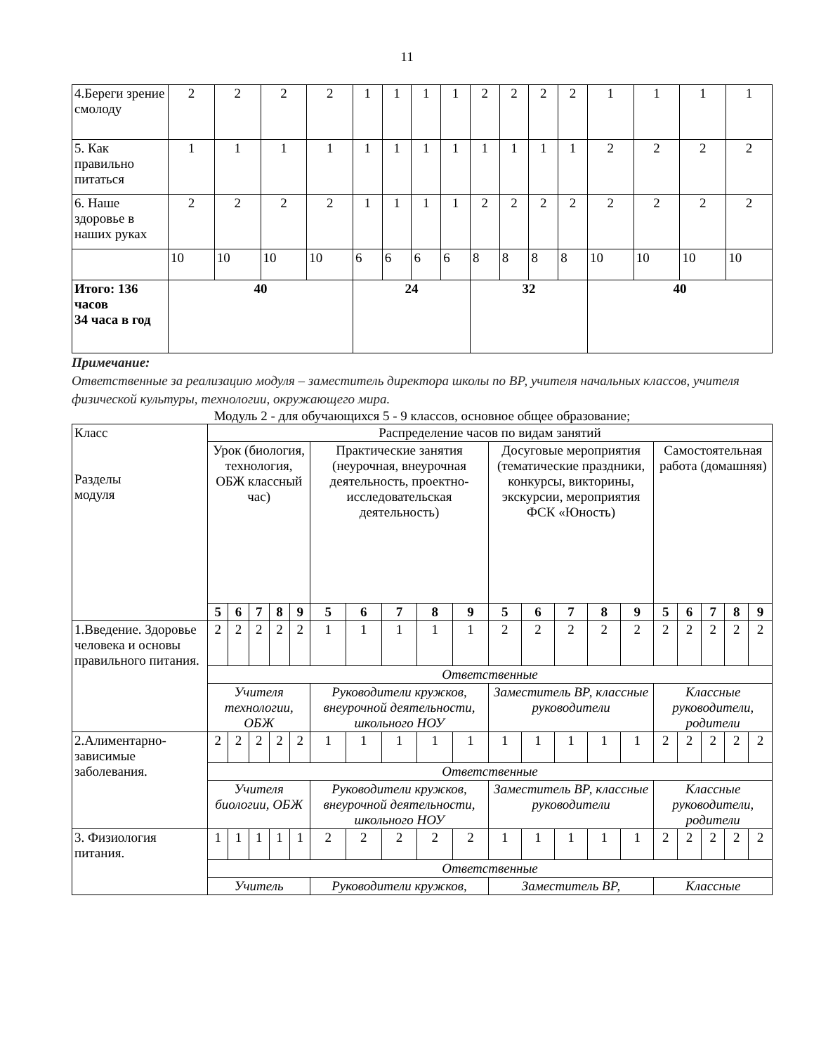11
| 4.Береги зрение смолоду | 2 | 2 | 2 | 2 | 1 | 1 | 1 | 1 | 2 | 2 | 2 | 2 | 1 | 1 | 1 | 1 |
| 5. Как правильно питаться | 1 | 1 | 1 | 1 | 1 | 1 | 1 | 1 | 1 | 1 | 1 | 1 | 2 | 2 | 2 | 2 |
| 6. Наше здоровье в наших руках | 2 | 2 | 2 | 2 | 1 | 1 | 1 | 1 | 2 | 2 | 2 | 2 | 2 | 2 | 2 | 2 |
| | 10 | 10 | 10 | 10 | 6 | 6 | 6 | 6 | 8 | 8 | 8 | 8 | 10 | 10 | 10 | 10 |
| Итого: 136 часов 34 часа в год | 40 | | | | 24 | | | | 32 | | | | 40 | | | |
Примечание:
Ответственные за реализацию модуля – заместитель директора школы по ВР, учителя начальных классов, учителя физической культуры, технологии, окружающего мира.
Модуль 2 - для обучающихся 5 - 9 классов, основное общее образование;
| Класс Разделы модуля | Распределение часов по видам занятий | | | | | | | | | | | | | | | | | | | |
| | Урок (биология, технология, ОБЖ классный час) | | | | | Практические занятия (неурочная, внеурочная деятельность, проектно-исследовательская деятельность) | | | | | Досуговые мероприятия (тематические праздники, конкурсы, викторины, экскурсии, мероприятия ФСК «Юность) | | | | | Самостоятельная работа (домашняя) | | | | |
| | 5 | 6 | 7 | 8 | 9 | 5 | 6 | 7 | 8 | 9 | 5 | 6 | 7 | 8 | 9 | 5 | 6 | 7 | 8 | 9 |
| 1.Введение. Здоровье человека и основы правильного питания. | 2 | 2 | 2 | 2 | 2 | 1 | 1 | 1 | 1 | 1 | 2 | 2 | 2 | 2 | 2 | 2 | 2 | 2 | 2 | 2 |
| | Ответственные | | | | | | | | | | | | | | | | | | | |
| | Учителя технологии, ОБЖ | | | | | Руководители кружков, внеурочной деятельности, школьного НОУ | | | | | Заместитель ВР, классные руководители | | | | | Классные руководители, родители | | | | |
| 2.Алиментарно-зависимые заболевания. | 2 | 2 | 2 | 2 | 2 | 1 | 1 | 1 | 1 | 1 | 1 | 1 | 1 | 1 | 1 | 2 | 2 | 2 | 2 | 2 |
| | Ответственные | | | | | | | | | | | | | | | | | | | |
| | Учителя биологии, ОБЖ | | | | | Руководители кружков, внеурочной деятельности, школьного НОУ | | | | | Заместитель ВР, классные руководители | | | | | Классные руководители, родители | | | | |
| 3. Физиология питания. | 1 | 1 | 1 | 1 | 1 | 2 | 2 | 2 | 2 | 2 | 1 | 1 | 1 | 1 | 1 | 2 | 2 | 2 | 2 | 2 |
| | Ответственные | | | | | | | | | | | | | | | | | | | |
| | Учитель | | | | | Руководители кружков, | | | | | Заместитель ВР, | | | | | Классные | | | | |